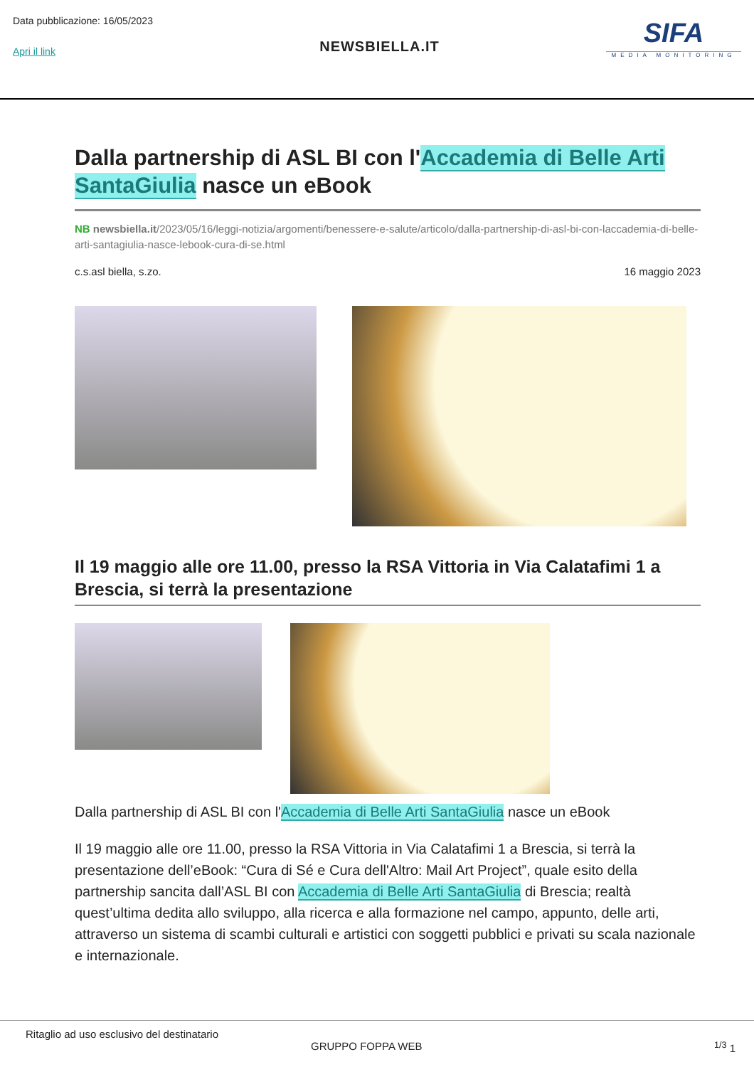Data pubblicazione: 16/05/2023
Apri il link
NEWSBIELLA.IT
SIFA
MEDIA MONITORING
Dalla partnership di ASL BI con l'Accademia di Belle Arti SantaGiulia nasce un eBook
NB newsbiella.it/2023/05/16/leggi-notizia/argomenti/benessere-e-salute/articolo/dalla-partnership-di-asl-bi-con-laccademia-di-belle-arti-santagiulia-nasce-lebook-cura-di-se.html
c.s.asl biella, s.zo. 16 maggio 2023
Il 19 maggio alle ore 11.00, presso la RSA Vittoria in Via Calatafimi 1 a Brescia, si terrà la presentazione
Dalla partnership di ASL BI con l'Accademia di Belle Arti SantaGiulia nasce un eBook
Il 19 maggio alle ore 11.00, presso la RSA Vittoria in Via Calatafimi 1 a Brescia, si terrà la presentazione dell’eBook: “Cura di Sé e Cura dell'Altro: Mail Art Project”, quale esito della partnership sancita dall’ASL BI con Accademia di Belle Arti SantaGiulia di Brescia; realtà quest’ultima dedita allo sviluppo, alla ricerca e alla formazione nel campo, appunto, delle arti, attraverso un sistema di scambi culturali e artistici con soggetti pubblici e privati su scala nazionale e internazionale.
Ritaglio ad uso esclusivo del destinatario
GRUPPO FOPPA WEB <sup>1/3</sup> 1